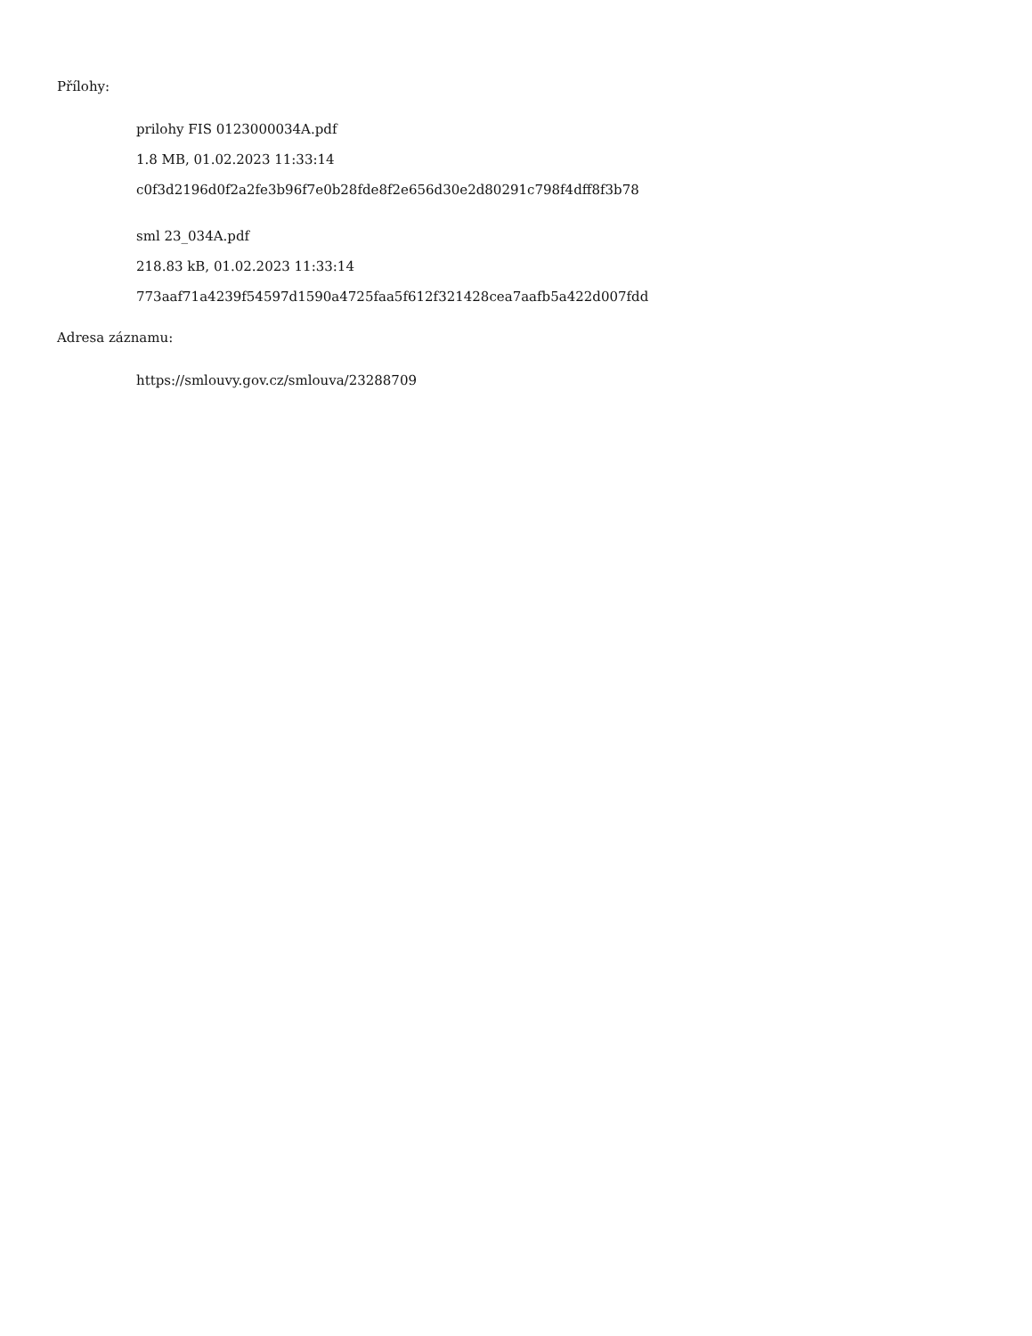Přílohy:
prilohy FIS 0123000034A.pdf
1.8 MB, 01.02.2023 11:33:14
c0f3d2196d0f2a2fe3b96f7e0b28fde8f2e656d30e2d80291c798f4dff8f3b78
sml 23_034A.pdf
218.83 kB, 01.02.2023 11:33:14
773aaf71a4239f54597d1590a4725faa5f612f321428cea7aafb5a422d007fdd
Adresa záznamu:
https://smlouvy.gov.cz/smlouva/23288709